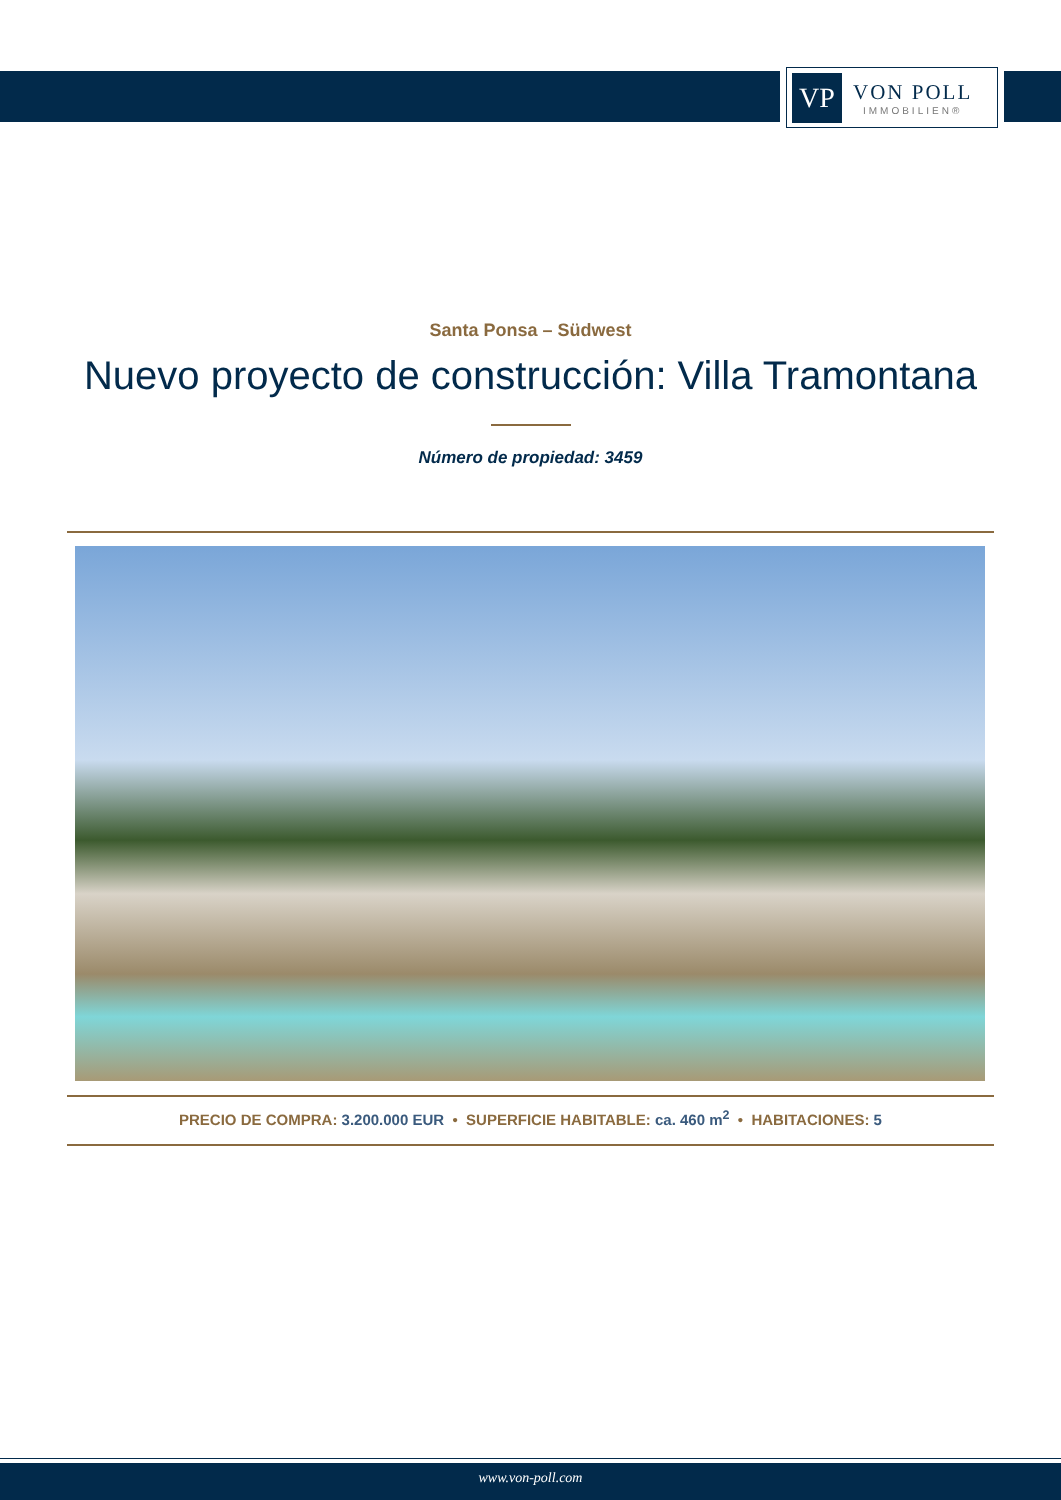VP
VON POLL
IMMOBILIEN®
Santa Ponsa – Südwest
Nuevo proyecto de construcción: Villa Tramontana
Número de propiedad: 3459
PRECIO DE COMPRA: 3.200.000 EUR • SUPERFICIE HABITABLE: ca. 460 m<sup>2</sup> • HABITACIONES: 5
www.von-poll.com